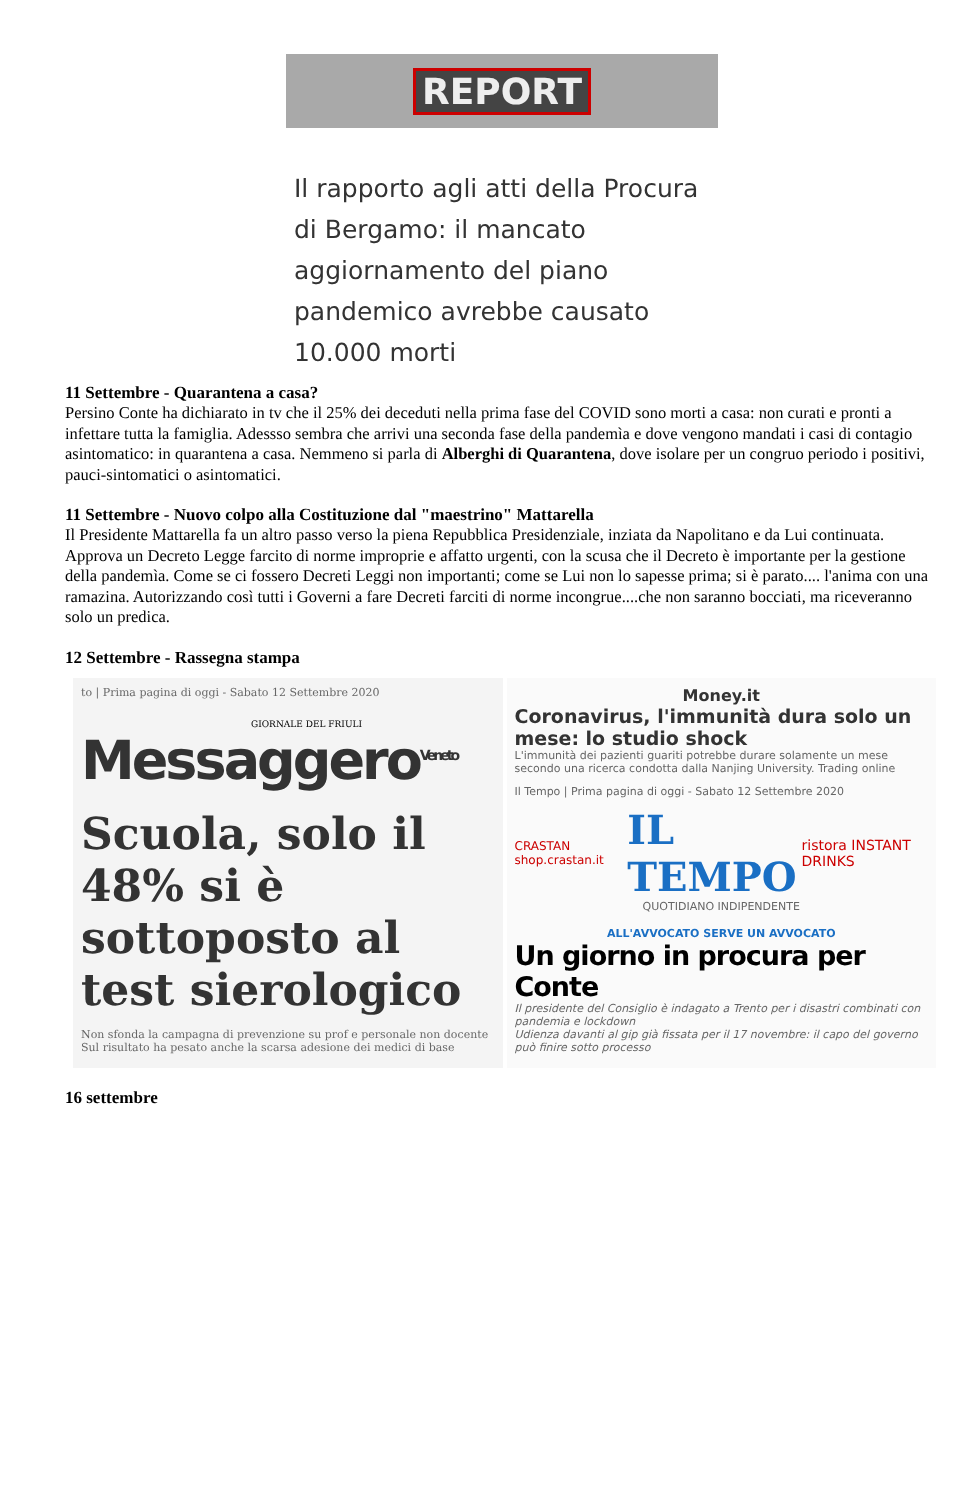REPORT
Il rapporto agli atti della Procura di Bergamo: il mancato aggiornamento del piano pandemico avrebbe causato 10.000 morti
11 Settembre - Quarantena a casa?
Persino Conte ha dichiarato in tv che il 25% dei deceduti nella prima fase del COVID sono morti a casa: non curati e pronti a infettare tutta la famiglia. Adessso sembra che arrivi una seconda fase della pandemìa e dove vengono mandati i casi di contagio asintomatico: in quarantena a casa. Nemmeno si parla di Alberghi di Quarantena, dove isolare per un congruo periodo i positivi, pauci-sintomatici o asintomatici.
11 Settembre - Nuovo colpo alla Costituzione dal "maestrino" Mattarella
Il Presidente Mattarella fa un altro passo verso la piena Repubblica Presidenziale, inziata da Napolitano e da Lui continuata. Approva un Decreto Legge farcito di norme improprie e affatto urgenti, con la scusa che il Decreto è importante per la gestione della pandemìa. Come se ci fossero Decreti Leggi non importanti; come se Lui non lo sapesse prima; si è parato.... l'anima con una ramazina. Autorizzando così tutti i Governi a fare Decreti farciti di norme incongrue....che non saranno bocciati, ma riceveranno solo un predica.
12 Settembre - Rassegna stampa
to | Prima pagina di oggi - Sabato 12 Settembre 2020
GIORNALE DEL FRIULI
Messaggero<sup>Veneto</sup>
Scuola, solo il 48% si è sottoposto al test sierologico
Non sfonda la campagna di prevenzione su prof e personale non docente
Sul risultato ha pesato anche la scarsa adesione dei medici di base
Money.it
Coronavirus, l'immunità dura solo un mese: lo studio shock
L'immunità dei pazienti guariti potrebbe durare solamente un mese secondo una ricerca condotta dalla Nanjing University. Trading online
Il Tempo | Prima pagina di oggi - Sabato 12 Settembre 2020
CRASTAN shop.crastan.it IL TEMPO ristora INSTANT DRINKS
QUOTIDIANO INDIPENDENTE
ALL'AVVOCATO SERVE UN AVVOCATO
Un giorno in procura per Conte
Il presidente del Consiglio è indagato a Trento per i disastri combinati con pandemia e lockdown
Udienza davanti al gip già fissata per il 17 novembre: il capo del governo può finire sotto processo
16 settembre